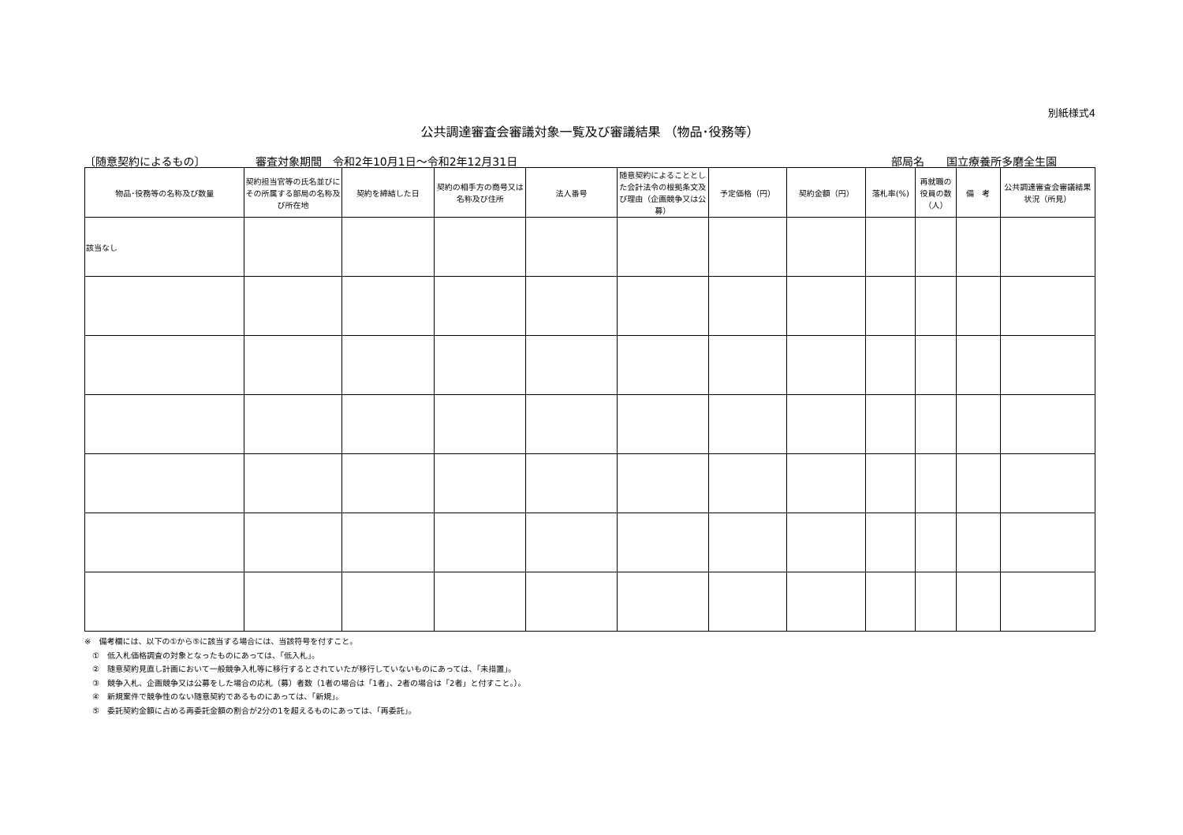別紙様式4
公共調達審査会審議対象一覧及び審議結果 （物品･役務等）
〔随意契約によるもの〕 審査対象期間　令和2年10月1日～令和2年12月31日 部局名　　国立療養所多磨全生園
| 物品･役務等の名称及び数量 | 契約担当官等の氏名並びにその所属する部局の名称及び所在地 | 契約を締結した日 | 契約の相手方の商号又は名称及び住所 | 法人番号 | 随意契約によることとした会計法令の根拠条文及び理由（企画競争又は公募） | 予定価格（円） | 契約金額（円） | 落札率(%) | 再就職の役員の数（人） | 備 考 | 公共調達審査会審議結果状況（所見） |
| --- | --- | --- | --- | --- | --- | --- | --- | --- | --- | --- | --- |
| 該当なし | | | | | | | | | | | |
※　備考欄には、以下の①から⑤に該当する場合には、当該符号を付すこと。
①　低入札価格調査の対象となったものにあっては、「低入札」。
②　随意契約見直し計画において一般競争入札等に移行するとされていたが移行していないものにあっては、「未措置」。
③　競争入札、企画競争又は公募をした場合の応札（募）者数（1者の場合は「1者」、2者の場合は「2者」と付すこと。）。
④　新規案件で競争性のない随意契約であるものにあっては、「新規」。
⑤　委託契約金額に占める再委託金額の割合が2分の1を超えるものにあっては、「再委託」。